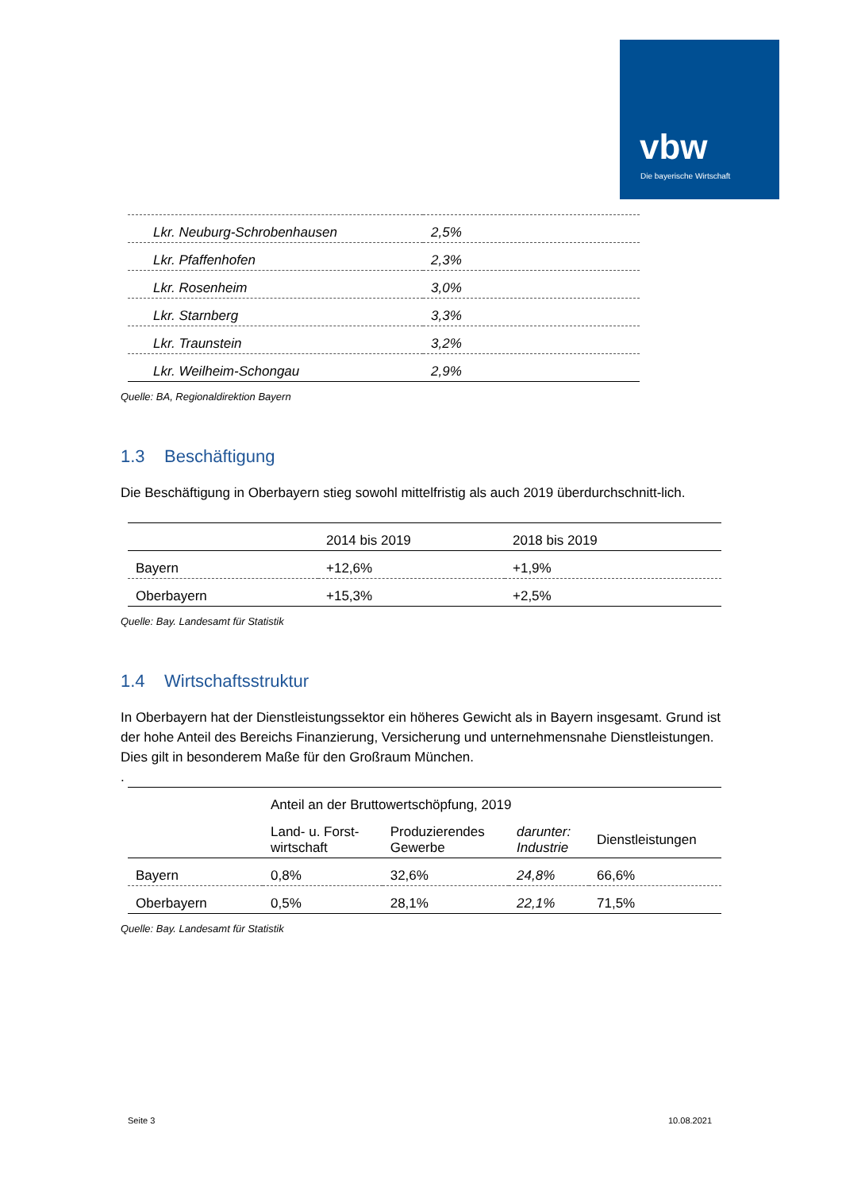vbw
Die bayerische Wirtschaft
| Lkr. Neuburg-Schrobenhausen | 2,5% |
| Lkr. Pfaffenhofen | 2,3% |
| Lkr. Rosenheim | 3,0% |
| Lkr. Starnberg | 3,3% |
| Lkr. Traunstein | 3,2% |
| Lkr. Weilheim-Schongau | 2,9% |
Quelle: BA, Regionaldirektion Bayern
1.3 Beschäftigung
Die Beschäftigung in Oberbayern stieg sowohl mittelfristig als auch 2019 überdurchschnitt-lich.
| | 2014 bis 2019 | 2018 bis 2019 |
| --- | --- | --- |
| Bayern | +12,6% | +1,9% |
| Oberbayern | +15,3% | +2,5% |
Quelle: Bay. Landesamt für Statistik
1.4 Wirtschaftsstruktur
In Oberbayern hat der Dienstleistungssektor ein höheres Gewicht als in Bayern insgesamt. Grund ist der hohe Anteil des Bereichs Finanzierung, Versicherung und unternehmensnahe Dienstleistungen. Dies gilt in besonderem Maße für den Großraum München.
.
| | Anteil an der Bruttowertschöpfung, 2019 | | | |
| --- | --- | --- | --- | --- |
| | Land- u. Forst- wirtschaft | Produzierendes Gewerbe | darunter: Industrie | Dienstleistungen |
| Bayern | 0,8% | 32,6% | 24,8% | 66,6% |
| Oberbayern | 0,5% | 28,1% | 22,1% | 71,5% |
Quelle: Bay. Landesamt für Statistik
Seite 3 10.08.2021